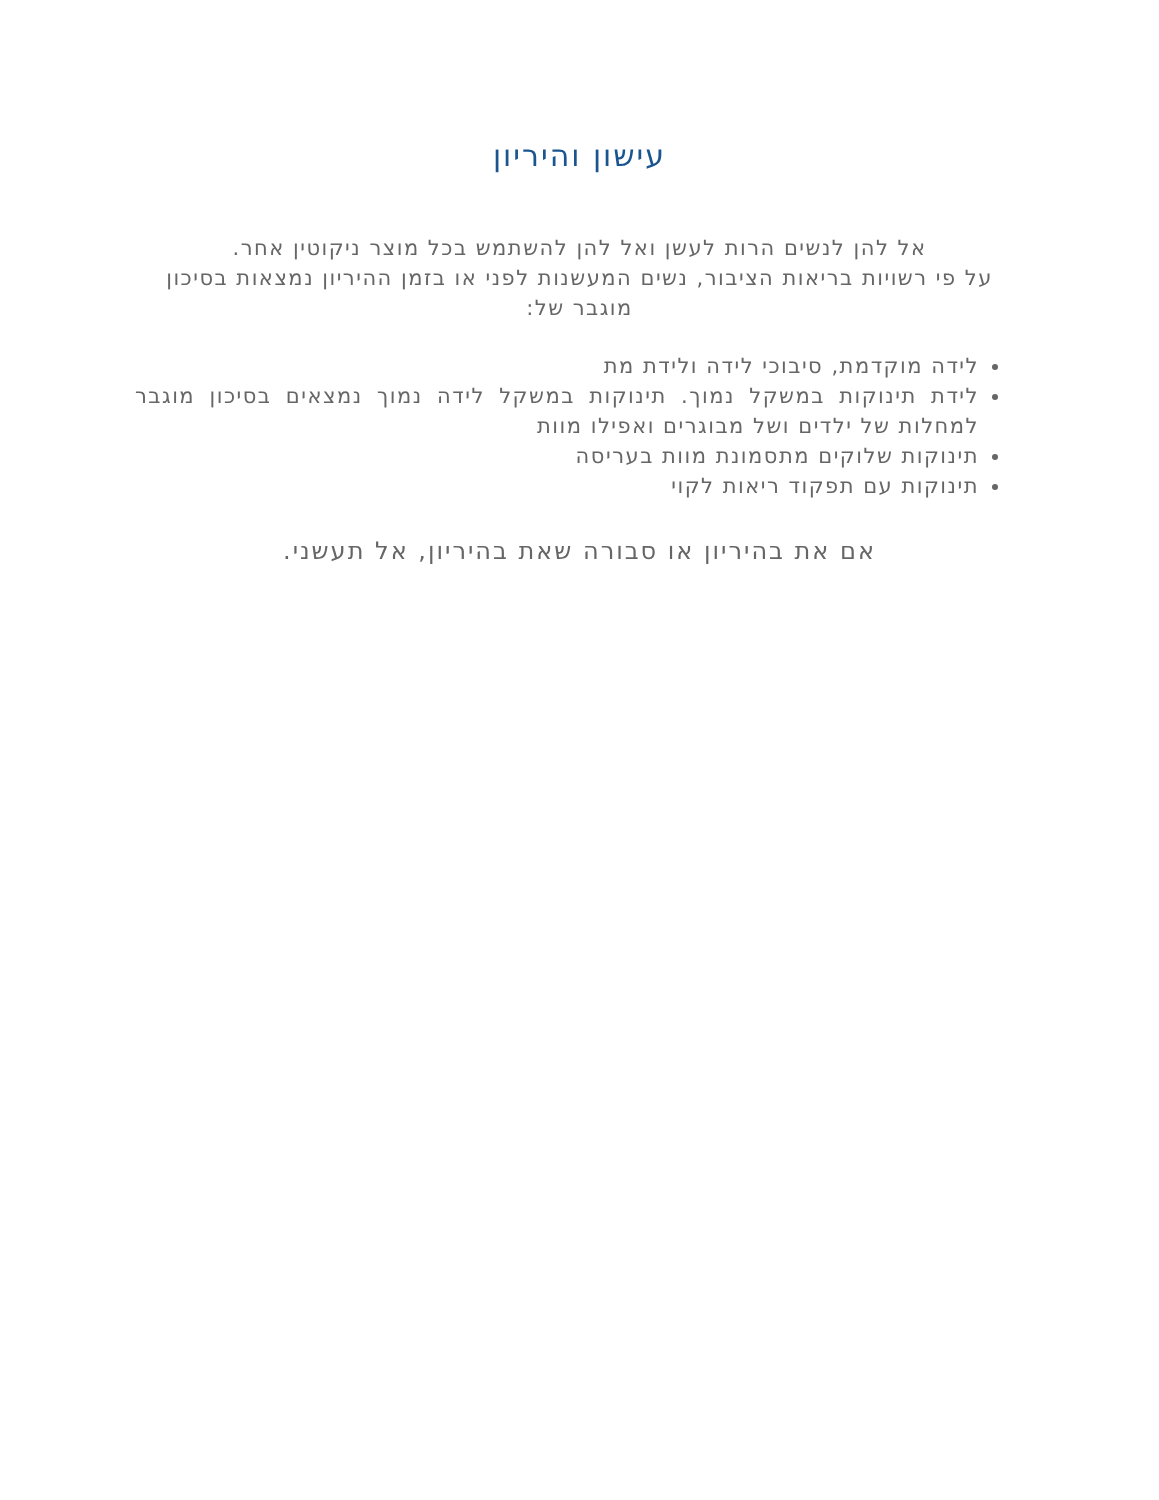עישון והיריון
אל להן לנשים הרות לעשן ואל להן להשתמש בכל מוצר ניקוטין אחר.
על פי רשויות בריאות הציבור, נשים המעשנות לפני או בזמן ההיריון נמצאות בסיכון מוגבר של:
לידה מוקדמת, סיבוכי לידה ולידת מת
לידת תינוקות במשקל נמוך. תינוקות במשקל לידה נמוך נמצאים בסיכון מוגבר למחלות של ילדים ושל מבוגרים ואפילו מוות
תינוקות שלוקים מתסמונת מוות בעריסה
תינוקות עם תפקוד ריאות לקוי
אם את בהיריון או סבורה שאת בהיריון, אל תעשני.